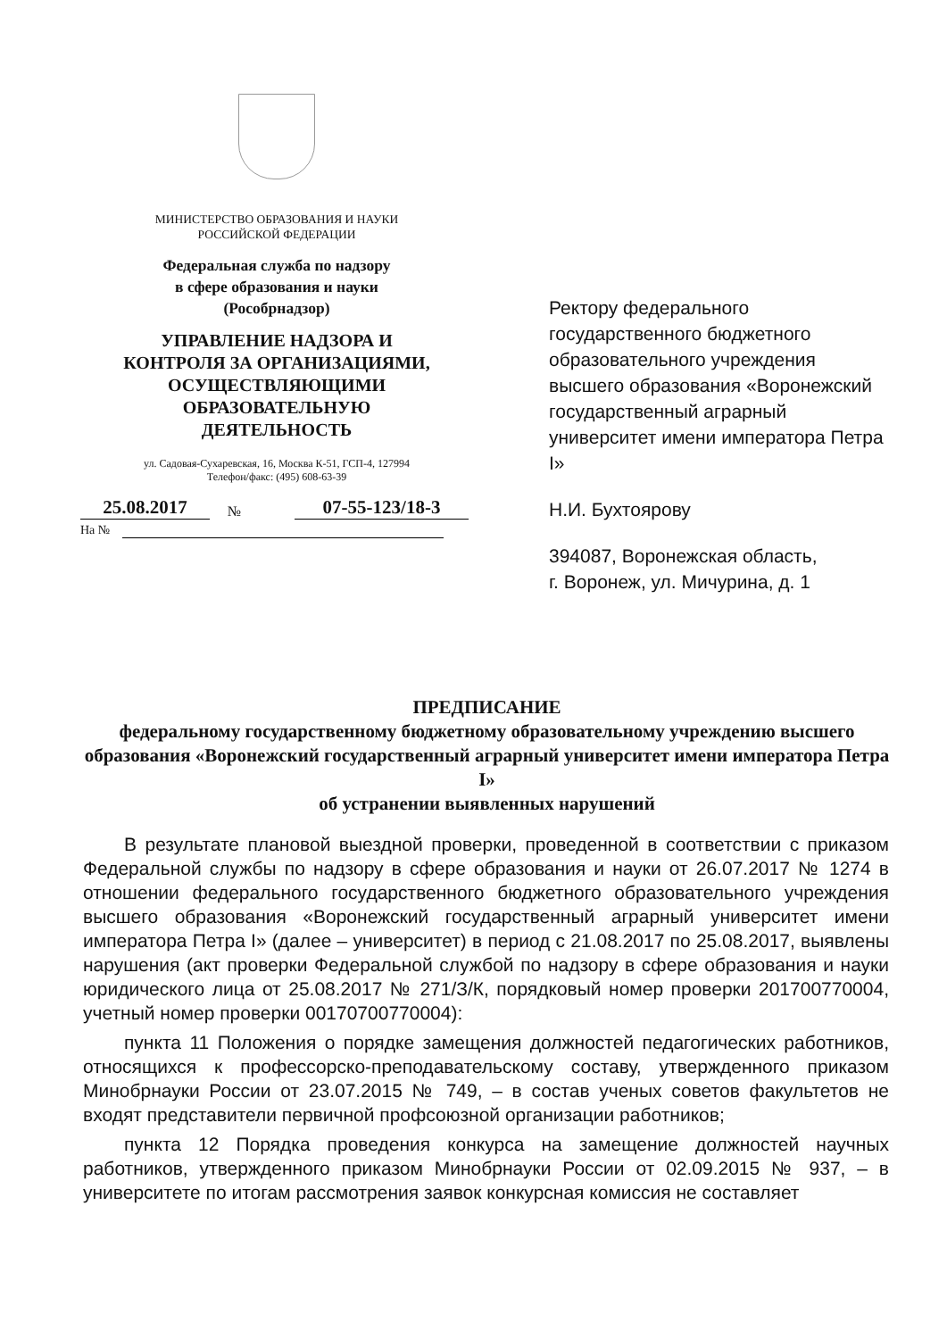МИНИСТЕРСТВО ОБРАЗОВАНИЯ И НАУКИ
РОССИЙСКОЙ ФЕДЕРАЦИИ
Федеральная служба по надзору
в сфере образования и науки
(Рособрнадзор)
УПРАВЛЕНИЕ НАДЗОРА И
КОНТРОЛЯ ЗА ОРГАНИЗАЦИЯМИ,
ОСУЩЕСТВЛЯЮЩИМИ
ОБРАЗОВАТЕЛЬНУЮ
ДЕЯТЕЛЬНОСТЬ
ул. Садовая-Сухаревская, 16, Москва К-51, ГСП-4, 127994
Телефон/факс: (495) 608-63-39
25.08.2017 № 07-55-123/18-3
На №
Ректору федерального государственного бюджетного образовательного учреждения высшего образования «Воронежский государственный аграрный университет имени императора Петра I»
Н.И. Бухтоярову
394087, Воронежская область,
г. Воронеж, ул. Мичурина, д. 1
ПРЕДПИСАНИЕ
федеральному государственному бюджетному образовательному учреждению высшего образования «Воронежский государственный аграрный университет имени императора Петра I»
об устранении выявленных нарушений
В результате плановой выездной проверки, проведенной в соответствии с приказом Федеральной службы по надзору в сфере образования и науки от 26.07.2017 № 1274 в отношении федерального государственного бюджетного образовательного учреждения высшего образования «Воронежский государственный аграрный университет имени императора Петра I» (далее – университет) в период с 21.08.2017 по 25.08.2017, выявлены нарушения (акт проверки Федеральной службой по надзору в сфере образования и науки юридического лица от 25.08.2017 № 271/З/К, порядковый номер проверки 201700770004, учетный номер проверки 00170700770004):
пункта 11 Положения о порядке замещения должностей педагогических работников, относящихся к профессорско-преподавательскому составу, утвержденного приказом Минобрнауки России от 23.07.2015 № 749, – в состав ученых советов факультетов не входят представители первичной профсоюзной организации работников;
пункта 12 Порядка проведения конкурса на замещение должностей научных работников, утвержденного приказом Минобрнауки России от 02.09.2015 № 937, – в университете по итогам рассмотрения заявок конкурсная комиссия не составляет